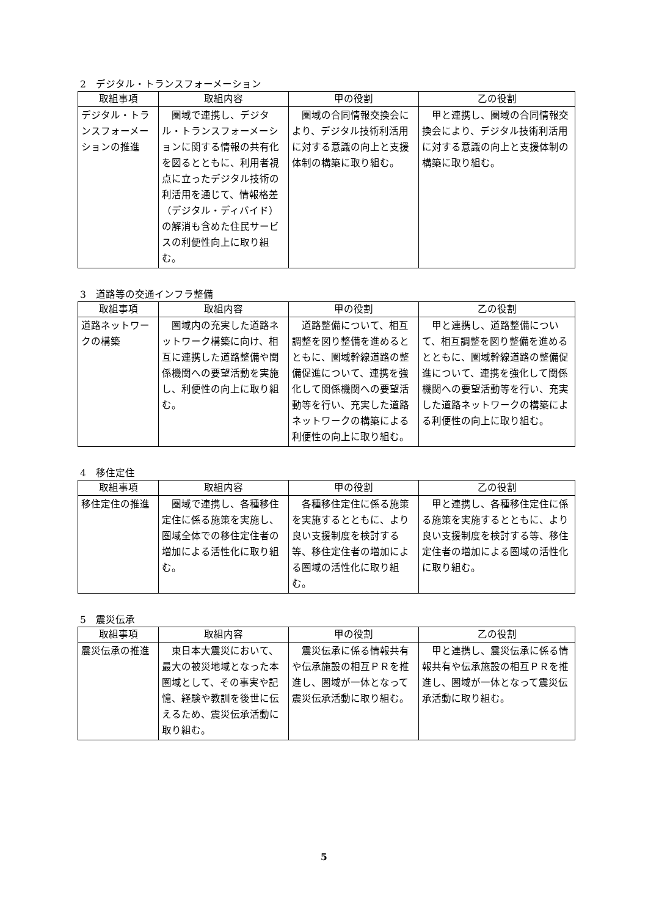2　デジタル・トランスフォーメーション
| 取組事項 | 取組内容 | 甲の役割 | 乙の役割 |
| --- | --- | --- | --- |
| デジタル・トランスフォーメーションの推進 | 圏域で連携し、デジタル・トランスフォーメーションに関する情報の共有化を図るとともに、利用者視点に立ったデジタル技術の利活用を通じて、情報格差（デジタル・ディバイド）の解消も含めた住民サービスの利便性向上に取り組む。 | 圏域の合同情報交換会により、デジタル技術利活用に対する意識の向上と支援体制の構築に取り組む。 | 甲と連携し、圏域の合同情報交換会により、デジタル技術利活用に対する意識の向上と支援体制の構築に取り組む。 |
3　道路等の交通インフラ整備
| 取組事項 | 取組内容 | 甲の役割 | 乙の役割 |
| --- | --- | --- | --- |
| 道路ネットワークの構築 | 圏域内の充実した道路ネットワーク構築に向け、相互に連携した道路整備や関係機関への要望活動を実施し、利便性の向上に取り組む。 | 道路整備について、相互調整を図り整備を進めるとともに、圏域幹線道路の整備促進について、連携を強化して関係機関への要望活動等を行い、充実した道路ネットワークの構築による利便性の向上に取り組む。 | 甲と連携し、道路整備について、相互調整を図り整備を進めるとともに、圏域幹線道路の整備促進について、連携を強化して関係機関への要望活動等を行い、充実した道路ネットワークの構築による利便性の向上に取り組む。 |
4　移住定住
| 取組事項 | 取組内容 | 甲の役割 | 乙の役割 |
| --- | --- | --- | --- |
| 移住定住の推進 | 圏域で連携し、各種移住定住に係る施策を実施し、圏域全体での移住定住者の増加による活性化に取り組む。 | 各種移住定住に係る施策を実施するとともに、より良い支援制度を検討する等、移住定住者の増加による圏域の活性化に取り組む。 | 甲と連携し、各種移住定住に係る施策を実施するとともに、より良い支援制度を検討する等、移住定住者の増加による圏域の活性化に取り組む。 |
5　震災伝承
| 取組事項 | 取組内容 | 甲の役割 | 乙の役割 |
| --- | --- | --- | --- |
| 震災伝承の推進 | 東日本大震災において、最大の被災地域となった本圏域として、その事実や記憶、経験や教訓を後世に伝えるため、震災伝承活動に取り組む。 | 震災伝承に係る情報共有や伝承施設の相互ＰＲを推進し、圏域が一体となって震災伝承活動に取り組む。 | 甲と連携し、震災伝承に係る情報共有や伝承施設の相互ＰＲを推進し、圏域が一体となって震災伝承活動に取り組む。 |
5